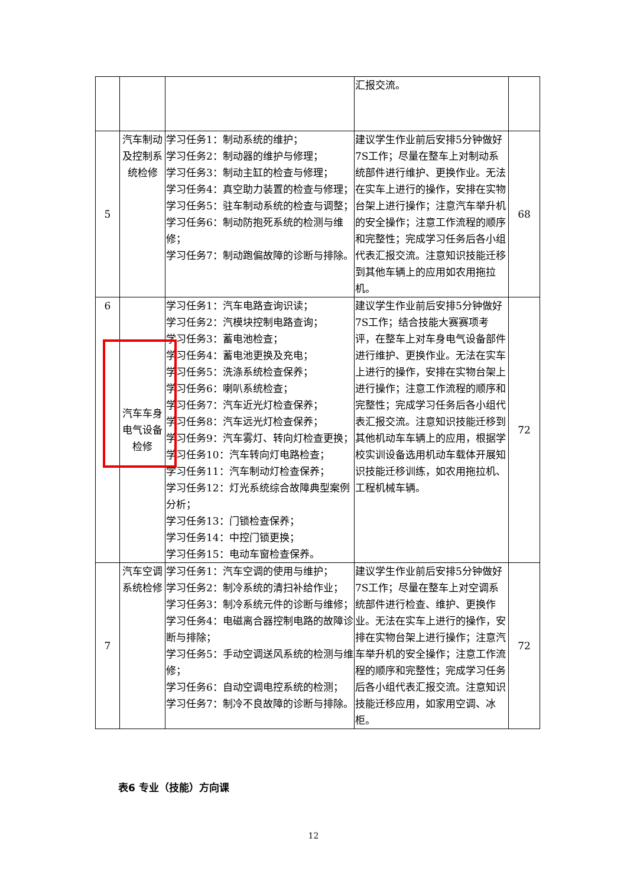| | | | 汇报交流。 | |
| 5 | 汽车制动及控制系统检修 | 学习任务1：制动系统的维护； 学习任务2：制动器的维护与修理； 学习任务3：制动主缸的检查与修理； 学习任务4：真空助力装置的检查与修理； 学习任务5：驻车制动系统的检查与调整； 学习任务6：制动防抱死系统的检测与维修； 学习任务7：制动跑偏故障的诊断与排除。 | 建议学生作业前后安排5分钟做好7S工作；尽量在整车上对制动系统部件进行维护、更换作业。无法在实车上进行的操作，安排在实物台架上进行操作；注意汽车举升机的安全操作；注意工作流程的顺序和完整性；完成学习任务后各小组代表汇报交流。注意知识技能迁移到其他车辆上的应用如农用拖拉机。 | 68 |
| 6 | 汽车车身电气设备检修 | 学习任务1：汽车电路查询识读； 学习任务2：汽模块控制电路查询； 学习任务3：蓄电池检查； 学习任务4：蓄电池更换及充电； 学习任务5：洗涤系统检查保养； 学习任务6：喇叭系统检查； 学习任务7：汽车近光灯检查保养； 学习任务8：汽车远光灯检查保养； 学习任务9：汽车雾灯、转向灯检查更换； 学习任务10：汽车转向灯电路检查； 学习任务11：汽车制动灯检查保养； 学习任务12：灯光系统综合故障典型案例分析； 学习任务13：门锁检查保养； 学习任务14：中控门锁更换； 学习任务15：电动车窗检查保养。 | 建议学生作业前后安排5分钟做好7S工作；结合技能大赛赛项考评，在整车上对车身电气设备部件进行维护、更换作业。无法在实车上进行的操作，安排在实物台架上进行操作；注意工作流程的顺序和完整性；完成学习任务后各小组代表汇报交流。注意知识技能迁移到其他机动车车辆上的应用，根据学校实训设备选用机动车载体开展知识技能迁移训练，如农用拖拉机、工程机械车辆。 | 72 |
| 7 | 汽车空调系统检修 | 学习任务1：汽车空调的使用与维护； 学习任务2：制冷系统的清扫补给作业； 学习任务3：制冷系统元件的诊断与维修； 学习任务4：电磁离合器控制电路的故障诊断与排除； 学习任务5：手动空调送风系统的检测与维修； 学习任务6：自动空调电控系统的检测； 学习任务7：制冷不良故障的诊断与排除。 | 建议学生作业前后安排5分钟做好7S工作；尽量在整车上对空调系统部件进行检查、维护、更换作业。无法在实车上进行的操作，安排在实物台架上进行操作；注意汽车举升机的安全操作；注意工作流程的顺序和完整性；完成学习任务后各小组代表汇报交流。注意知识技能迁移应用，如家用空调、冰柜。 | 72 |
表6 专业（技能）方向课
12